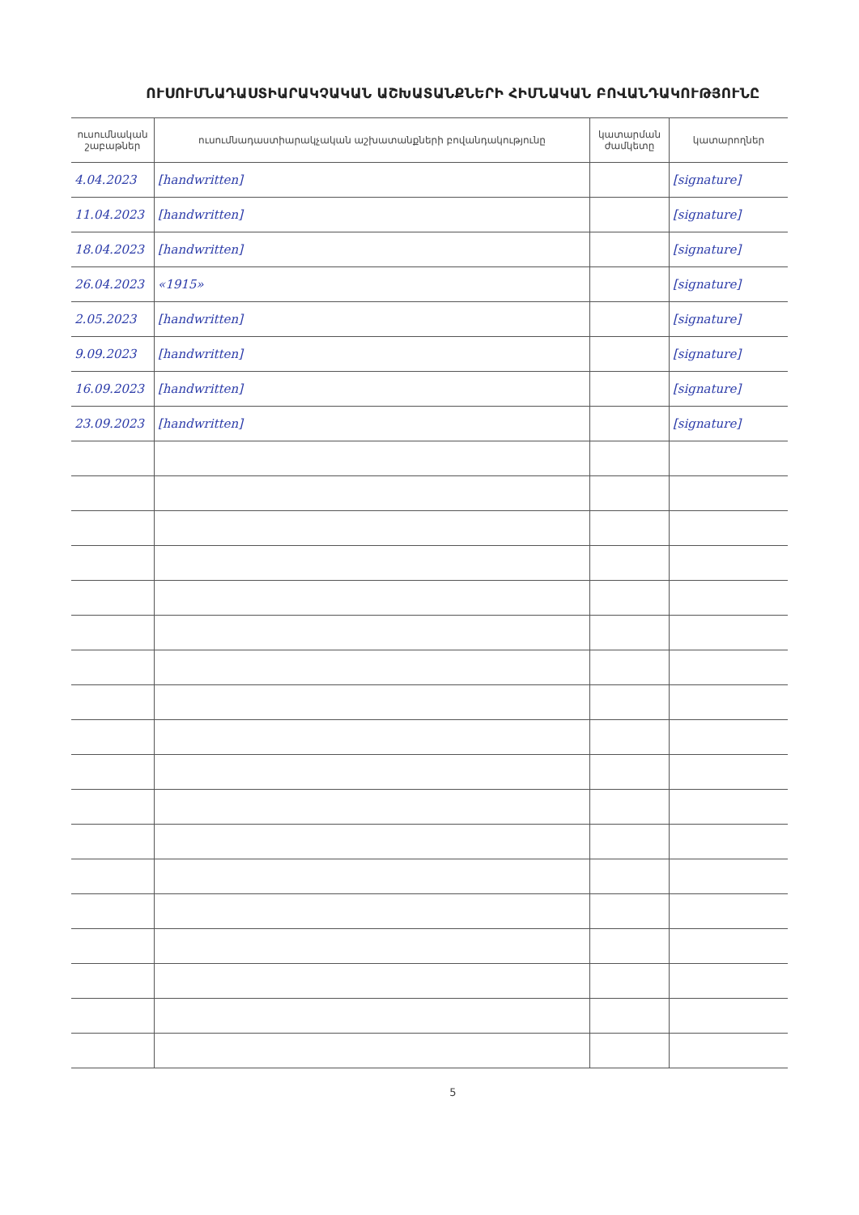ՈՒՍՈՒՄՆԱԴԱՍՏԻԱՐԱԿՉԱԿԱՆ ԱՇԽԱՏԱՆՔՆԵՐԻ ՀԻՄՆԱԿԱՆ ԲՈՎԱՆԴԱԿՈՒԹՅՈՒՆԸ
| ուսումնական շաբաթներ | ուսումնադաստիարակչական աշխատանքների բովանդակությունը | կատարման ժամկետը | կատարողներ |
| --- | --- | --- | --- |
| 4.04.2023 | [handwritten] | | [signature] |
| 11.04.2023 | [handwritten] | | [signature] |
| 18.04.2023 | [handwritten] | | [signature] |
| 26.04.2023 | «1915» | | [signature] |
| 2.05.2023 | [handwritten] | | [signature] |
| 9.09.2023 | [handwritten] | | [signature] |
| 16.09.2023 | [handwritten] | | [signature] |
| 23.09.2023 | [handwritten] | | [signature] |
5